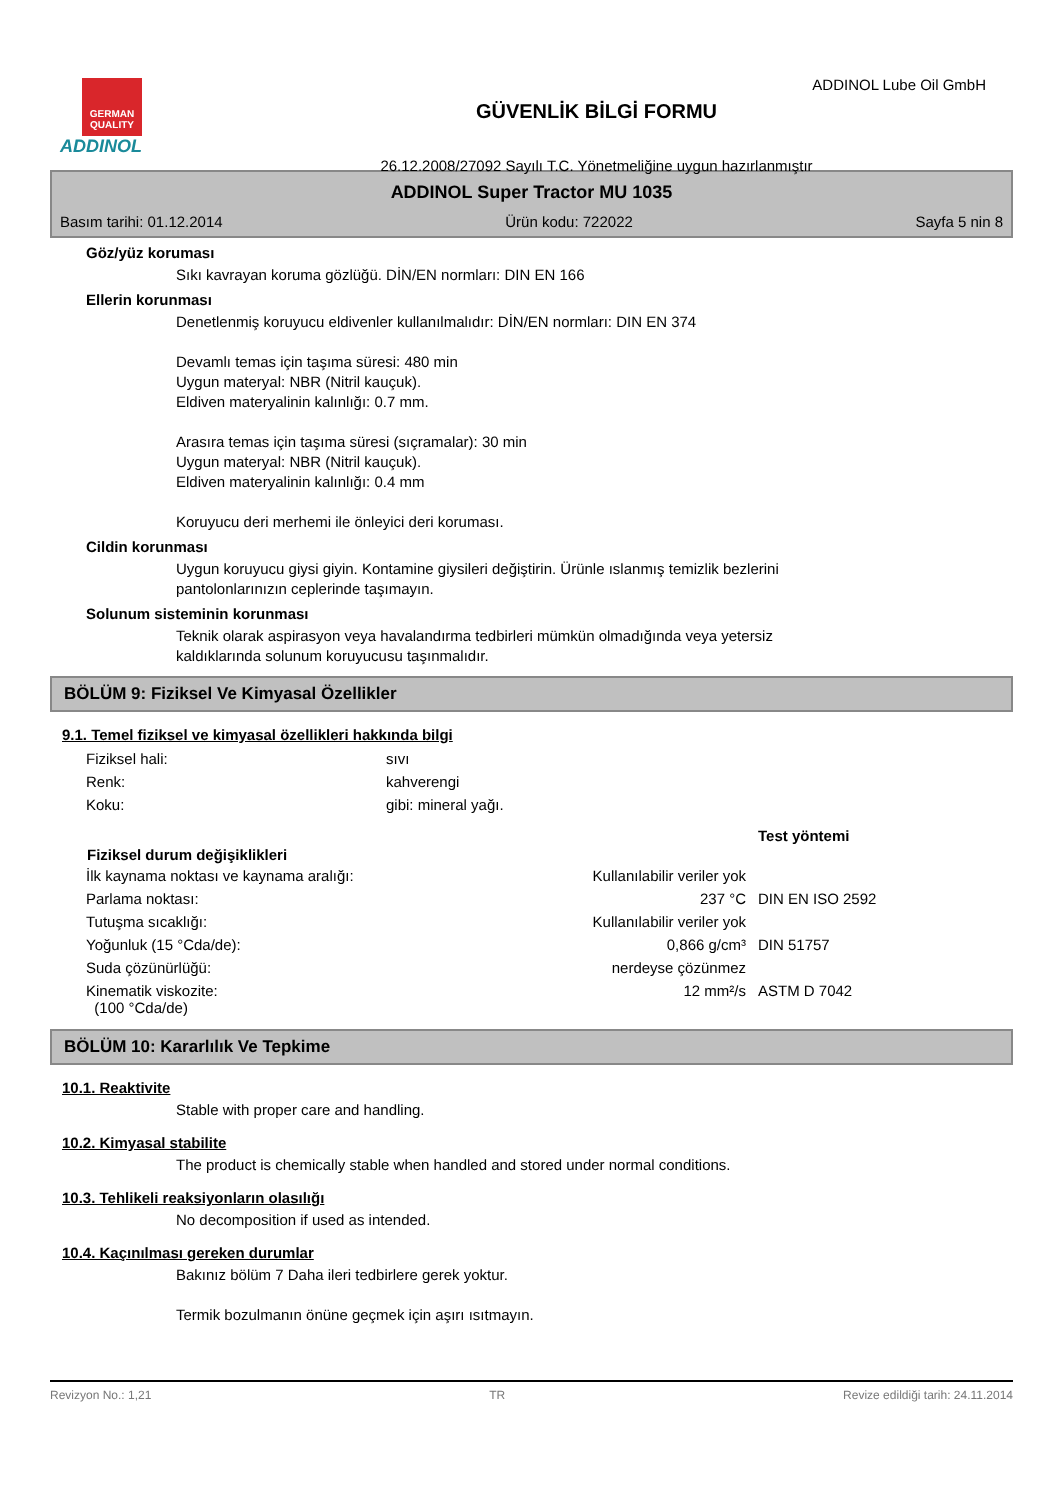ADDINOL Lube Oil GmbH
GERMAN QUALITY
ADDINOL
GÜVENLİK BİLGİ FORMU
26.12.2008/27092 Sayılı T.C. Yönetmeliğine uygun hazırlanmıştır
ADDINOL Super Tractor MU 1035
Basım tarihi: 01.12.2014 Ürün kodu: 722022 Sayfa 5 nin 8
Göz/yüz koruması
Sıkı kavrayan koruma gözlüğü. DİN/EN normları: DIN EN 166
Ellerin korunması
Denetlenmiş koruyucu eldivenler kullanılmalıdır: DİN/EN normları: DIN EN 374
Devamlı temas için taşıma süresi: 480 min
Uygun materyal: NBR (Nitril kauçuk).
Eldiven materyalinin kalınlığı: 0.7 mm.
Arasıra temas için taşıma süresi (sıçramalar): 30 min
Uygun materyal: NBR (Nitril kauçuk).
Eldiven materyalinin kalınlığı: 0.4 mm
Koruyucu deri merhemi ile önleyici deri koruması.
Cildin korunması
Uygun koruyucu giysi giyin. Kontamine giysileri değiştirin. Ürünle ıslanmış temizlik bezlerini
pantolonlarınızın ceplerinde taşımayın.
Solunum sisteminin korunması
Teknik olarak aspirasyon veya havalandırma tedbirleri mümkün olmadığında veya yetersiz
kaldıklarında solunum koruyucusu taşınmalıdır.
BÖLÜM 9: Fiziksel Ve Kimyasal Özellikler
9.1. Temel fiziksel ve kimyasal özellikleri hakkında bilgi
| Fiziksel hali: | sıvı |
| Renk: | kahverengi |
| Koku: | gibi: mineral yağı. |
| | | Test yöntemi |
| Fiziksel durum değişiklikleri | | |
| İlk kaynama noktası ve kaynama aralığı: | Kullanılabilir veriler yok | |
| Parlama noktası: | 237 °C | DIN EN ISO 2592 |
| Tutuşma sıcaklığı: | Kullanılabilir veriler yok | |
| Yoğunluk (15 °Cda/de): | 0,866 g/cm³ | DIN 51757 |
| Suda çözünürlüğü: | nerdeyse çözünmez | |
| Kinematik viskozite: (100 °Cda/de) | 12 mm²/s | ASTM D 7042 |
BÖLÜM 10: Kararlılık Ve Tepkime
10.1. Reaktivite
Stable with proper care and handling.
10.2. Kimyasal stabilite
The product is chemically stable when handled and stored under normal conditions.
10.3. Tehlikeli reaksiyonların olasılığı
No decomposition if used as intended.
10.4. Kaçınılması gereken durumlar
Bakınız bölüm 7 Daha ileri tedbirlere gerek yoktur.
Termik bozulmanın önüne geçmek için aşırı ısıtmayın.
Revizyon No.: 1,21 TR Revize edildiği tarih: 24.11.2014